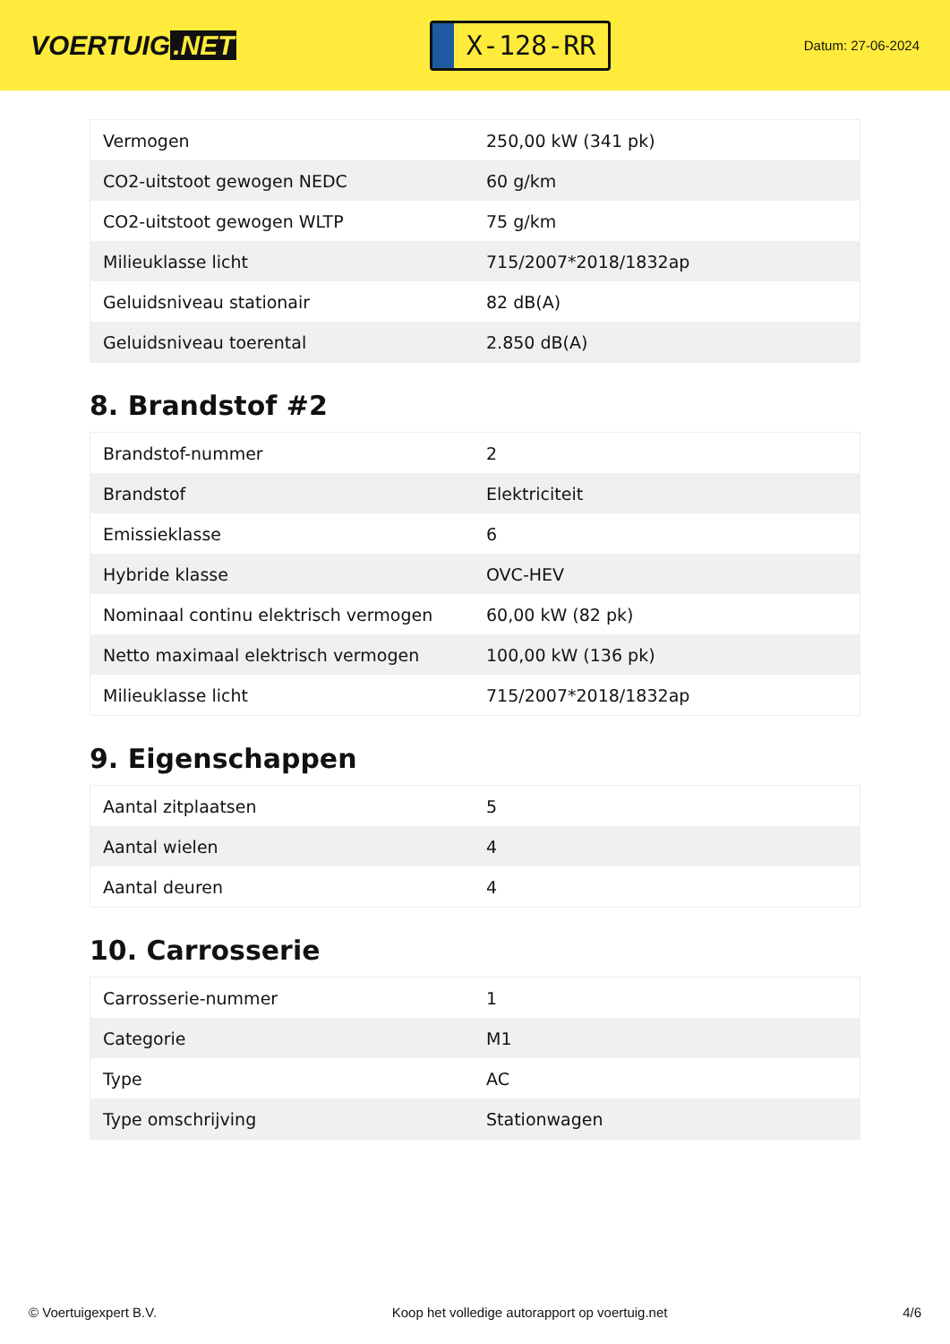VOERTUIG.NET
X-128-RR
Datum: 27-06-2024
| Vermogen | 250,00 kW (341 pk) |
| CO2-uitstoot gewogen NEDC | 60 g/km |
| CO2-uitstoot gewogen WLTP | 75 g/km |
| Milieuklasse licht | 715/2007*2018/1832ap |
| Geluidsniveau stationair | 82 dB(A) |
| Geluidsniveau toerental | 2.850 dB(A) |
8. Brandstof #2
| Brandstof-nummer | 2 |
| Brandstof | Elektriciteit |
| Emissieklasse | 6 |
| Hybride klasse | OVC-HEV |
| Nominaal continu elektrisch vermogen | 60,00 kW (82 pk) |
| Netto maximaal elektrisch vermogen | 100,00 kW (136 pk) |
| Milieuklasse licht | 715/2007*2018/1832ap |
9. Eigenschappen
| Aantal zitplaatsen | 5 |
| Aantal wielen | 4 |
| Aantal deuren | 4 |
10. Carrosserie
| Carrosserie-nummer | 1 |
| Categorie | M1 |
| Type | AC |
| Type omschrijving | Stationwagen |
© Voertuigexpert B.V. Koop het volledige autorapport op voertuig.net 4/6